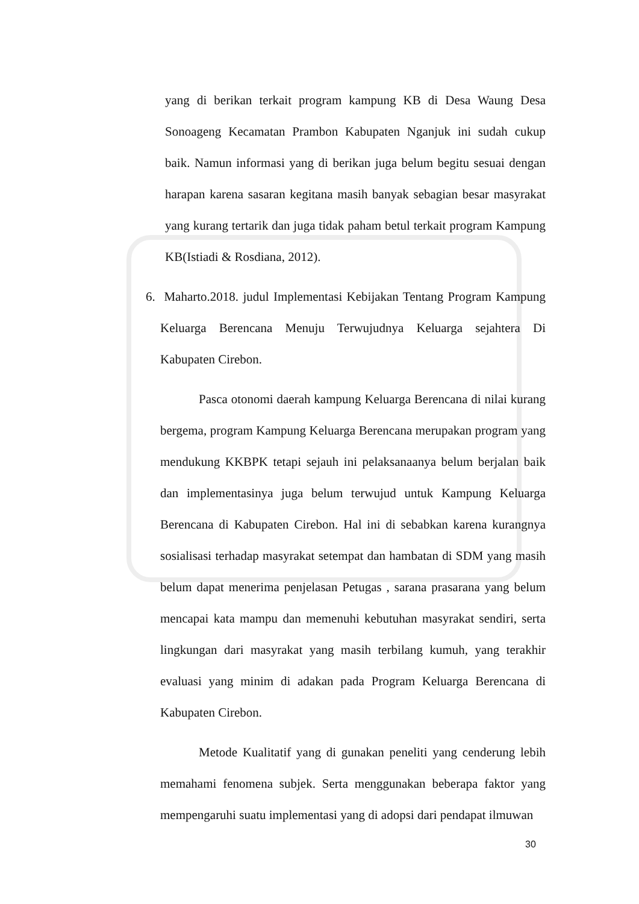yang di berikan terkait program kampung KB di Desa Waung Desa Sonoageng Kecamatan Prambon Kabupaten Nganjuk ini sudah cukup baik. Namun informasi yang di berikan juga belum begitu sesuai dengan harapan karena sasaran kegitana masih banyak sebagian besar masyrakat yang kurang tertarik dan juga tidak paham betul terkait program Kampung KB(Istiadi & Rosdiana, 2012).
6. Maharto.2018. judul Implementasi Kebijakan Tentang Program Kampung Keluarga Berencana Menuju Terwujudnya Keluarga sejahtera Di Kabupaten Cirebon.
Pasca otonomi daerah kampung Keluarga Berencana di nilai kurang bergema, program Kampung Keluarga Berencana merupakan program yang mendukung KKBPK tetapi sejauh ini pelaksanaanya belum berjalan baik dan implementasinya juga belum terwujud untuk Kampung Keluarga Berencana di Kabupaten Cirebon. Hal ini di sebabkan karena kurangnya sosialisasi terhadap masyrakat setempat dan hambatan di SDM yang masih belum dapat menerima penjelasan Petugas , sarana prasarana yang belum mencapai kata mampu dan memenuhi kebutuhan masyrakat sendiri, serta lingkungan dari masyrakat yang masih terbilang kumuh, yang terakhir evaluasi yang minim di adakan pada Program Keluarga Berencana di Kabupaten Cirebon.
Metode Kualitatif yang di gunakan peneliti yang cenderung lebih memahami fenomena subjek. Serta menggunakan beberapa faktor yang mempengaruhi suatu implementasi yang di adopsi dari pendapat ilmuwan
30